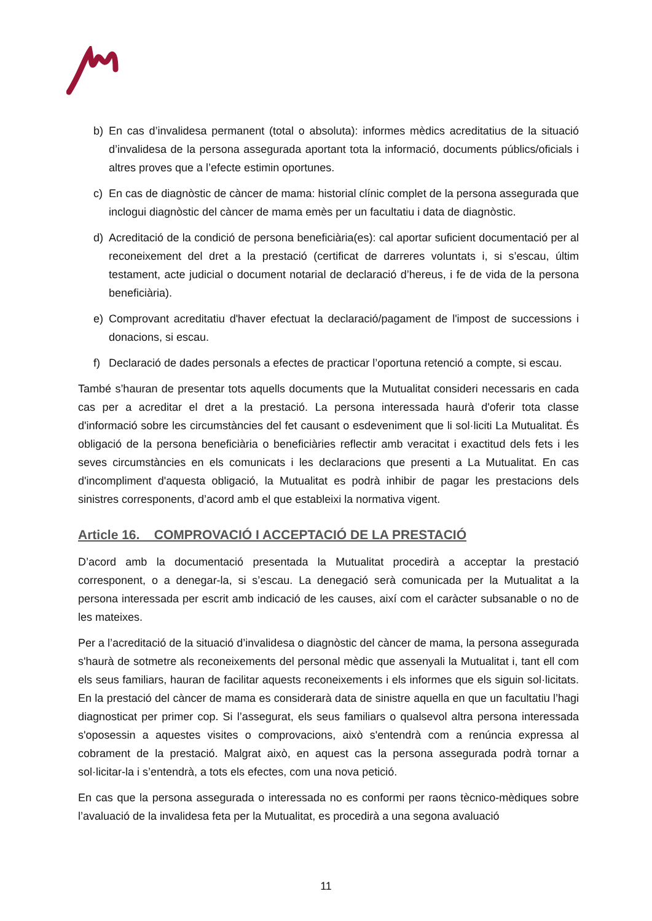b) En cas d’invalidesa permanent (total o absoluta): informes mèdics acreditatius de la situació d’invalidesa de la persona assegurada aportant tota la informació, documents públics/oficials i altres proves que a l’efecte estimin oportunes.
c) En cas de diagnòstic de càncer de mama: historial clínic complet de la persona assegurada que inclogui diagnòstic del càncer de mama emès per un facultatiu i data de diagnòstic.
d) Acreditació de la condició de persona beneficiària(es): cal aportar suficient documentació per al reconeixement del dret a la prestació (certificat de darreres voluntats i, si s’escau, últim testament, acte judicial o document notarial de declaració d’hereus, i fe de vida de la persona beneficiària).
e) Comprovant acreditatiu d'haver efectuat la declaració/pagament de l'impost de successions i donacions, si escau.
f) Declaració de dades personals a efectes de practicar l’oportuna retenció a compte, si escau.
També s’hauran de presentar tots aquells documents que la Mutualitat consideri necessaris en cada cas per a acreditar el dret a la prestació. La persona interessada haurà d'oferir tota classe d'informació sobre les circumstàncies del fet causant o esdeveniment que li sol·liciti La Mutualitat. És obligació de la persona beneficiària o beneficiàries reflectir amb veracitat i exactitud dels fets i les seves circumstàncies en els comunicats i les declaracions que presenti a La Mutualitat. En cas d'incompliment d'aquesta obligació, la Mutualitat es podrà inhibir de pagar les prestacions dels sinistres corresponents, d’acord amb el que estableixi la normativa vigent.
Article 16. COMPROVACIÓ I ACCEPTACIÓ DE LA PRESTACIÓ
D’acord amb la documentació presentada la Mutualitat procedirà a acceptar la prestació corresponent, o a denegar-la, si s’escau. La denegació serà comunicada per la Mutualitat a la persona interessada per escrit amb indicació de les causes, així com el caràcter subsanable o no de les mateixes.
Per a l’acreditació de la situació d’invalidesa o diagnòstic del càncer de mama, la persona assegurada s'haurà de sotmetre als reconeixements del personal mèdic que assenyali la Mutualitat i, tant ell com els seus familiars, hauran de facilitar aquests reconeixements i els informes que els siguin sol·licitats. En la prestació del càncer de mama es considerarà data de sinistre aquella en que un facultatiu l’hagi diagnosticat per primer cop. Si l’assegurat, els seus familiars o qualsevol altra persona interessada s'oposessin a aquestes visites o comprovacions, això s'entendrà com a renúncia expressa al cobrament de la prestació. Malgrat això, en aquest cas la persona assegurada podrà tornar a sol·licitar-la i s’entendrà, a tots els efectes, com una nova petició.
En cas que la persona assegurada o interessada no es conformi per raons tècnico-mèdiques sobre l’avaluació de la invalidesa feta per la Mutualitat, es procedirà a una segona avaluació
11